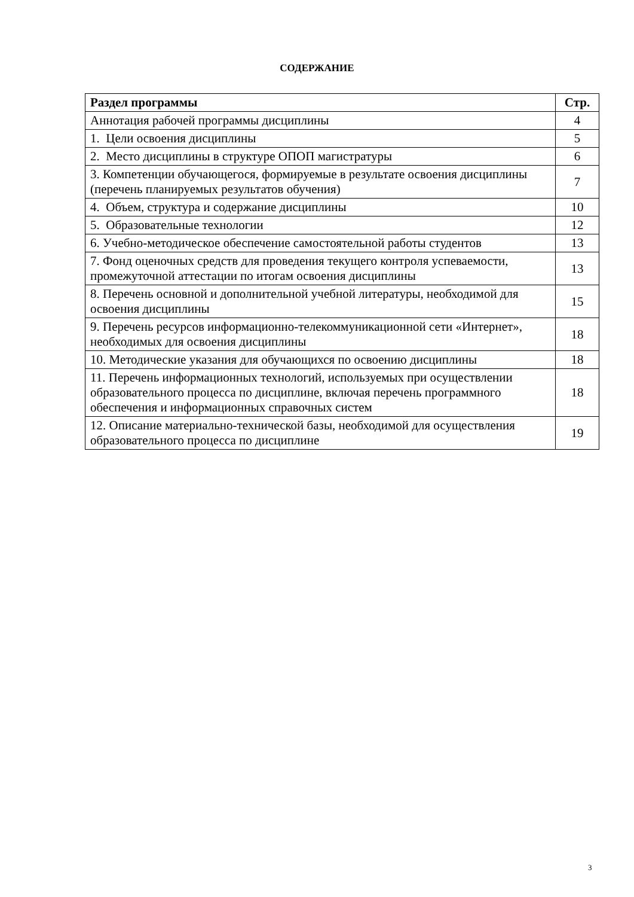СОДЕРЖАНИЕ
| Раздел программы | Стр. |
| --- | --- |
| Аннотация рабочей программы дисциплины | 4 |
| 1. Цели освоения дисциплины | 5 |
| 2. Место дисциплины в структуре ОПОП магистратуры | 6 |
| 3. Компетенции обучающегося, формируемые в результате освоения дисциплины (перечень планируемых результатов обучения) | 7 |
| 4. Объем, структура и содержание дисциплины | 10 |
| 5. Образовательные технологии | 12 |
| 6. Учебно-методическое обеспечение самостоятельной работы студентов | 13 |
| 7. Фонд оценочных средств для проведения текущего контроля успеваемости, промежуточной аттестации по итогам освоения дисциплины | 13 |
| 8. Перечень основной и дополнительной учебной литературы, необходимой для освоения дисциплины | 15 |
| 9. Перечень ресурсов информационно-телекоммуникационной сети «Интернет», необходимых для освоения дисциплины | 18 |
| 10. Методические указания для обучающихся по освоению дисциплины | 18 |
| 11. Перечень информационных технологий, используемых при осуществлении образовательного процесса по дисциплине, включая перечень программного обеспечения и информационных справочных систем | 18 |
| 12. Описание материально-технической базы, необходимой для осуществления образовательного процесса по дисциплине | 19 |
3